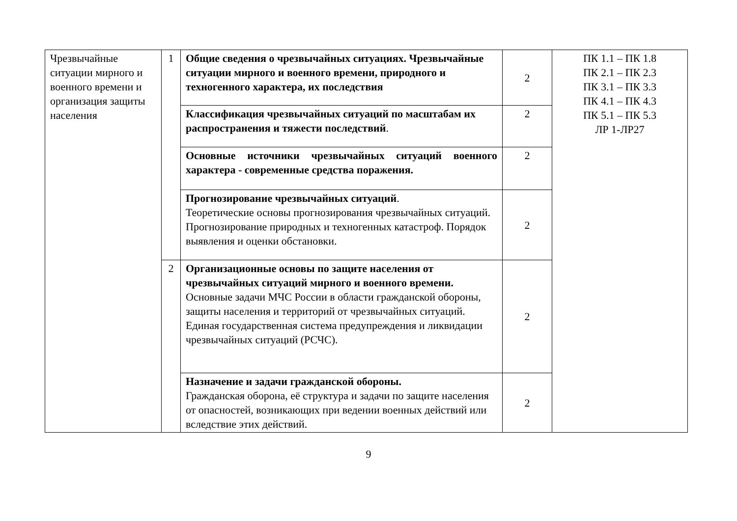| Чрезвычайные ситуации мирного и военного времени и организация защиты населения | 1 | Общие сведения о чрезвычайных ситуациях. Чрезвычайные ситуации мирного и военного времени, природного и техногенного характера, их последствия | 2 | ПК 1.1 – ПК 1.8 ПК 2.1 – ПК 2.3 ПК 3.1 – ПК 3.3 ПК 4.1 – ПК 4.3 ПК 5.1 – ПК 5.3 ЛР 1-ЛР27 |
| | | Классификация чрезвычайных ситуаций по масштабам их распространения и тяжести последствий . | 2 | |
| | | Основные источники чрезвычайных ситуаций военного характера - современные средства поражения. | 2 | |
| | | Прогнозирование чрезвычайных ситуаций . Теоретические основы прогнозирования чрезвычайных ситуаций. Прогнозирование природных и техногенных катастроф. Порядок выявления и оценки обстановки. | 2 | |
| | 2 | Организационные основы по защите населения от чрезвычайных ситуаций мирного и военного времени. Основные задачи МЧС России в области гражданской обороны, защиты населения и территорий от чрезвычайных ситуаций. Единая государственная система предупреждения и ликвидации чрезвычайных ситуаций (РСЧС). | 2 | |
| | | Назначение и задачи гражданской обороны. Гражданская оборона, её структура и задачи по защите населения от опасностей, возникающих при ведении военных действий или вследствие этих действий. | 2 | |
9